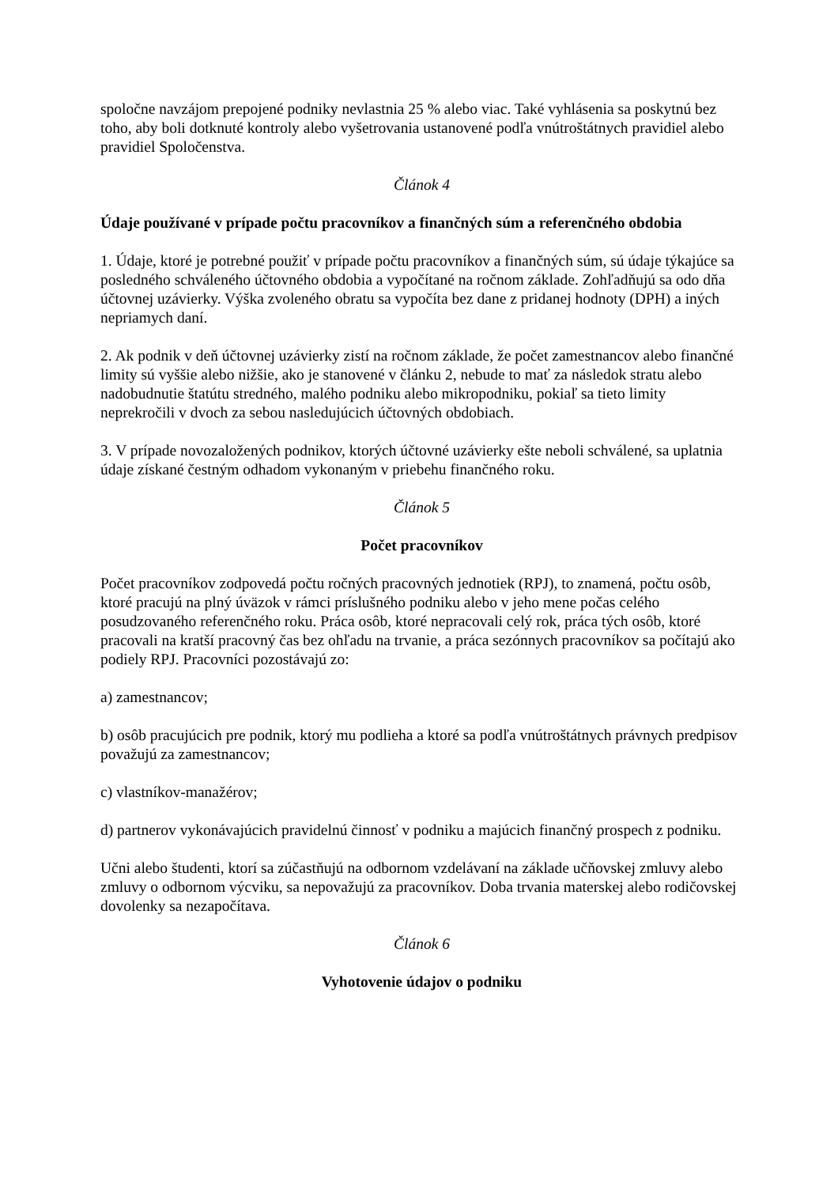spoločne navzájom prepojené podniky nevlastnia 25 % alebo viac. Také vyhlásenia sa poskytnú bez toho, aby boli dotknuté kontroly alebo vyšetrovania ustanovené podľa vnútroštátnych pravidiel alebo pravidiel Spoločenstva.
Článok 4
Údaje používané v prípade počtu pracovníkov a finančných súm a referenčného obdobia
1. Údaje, ktoré je potrebné použiť v prípade počtu pracovníkov a finančných súm, sú údaje týkajúce sa posledného schváleného účtovného obdobia a vypočítané na ročnom základe. Zohľadňujú sa odo dňa účtovnej uzávierky. Výška zvoleného obratu sa vypočíta bez dane z pridanej hodnoty (DPH) a iných nepriamych daní.
2. Ak podnik v deň účtovnej uzávierky zistí na ročnom základe, že počet zamestnancov alebo finančné limity sú vyššie alebo nižšie, ako je stanovené v článku 2, nebude to mať za následok stratu alebo nadobudnutie štatútu stredného, malého podniku alebo mikropodniku, pokiaľ sa tieto limity neprekročili v dvoch za sebou nasledujúcich účtovných obdobiach.
3. V prípade novozaložených podnikov, ktorých účtovné uzávierky ešte neboli schválené, sa uplatnia údaje získané čestným odhadom vykonaným v priebehu finančného roku.
Článok 5
Počet pracovníkov
Počet pracovníkov zodpovedá počtu ročných pracovných jednotiek (RPJ), to znamená, počtu osôb, ktoré pracujú na plný úväzok v rámci príslušného podniku alebo v jeho mene počas celého posudzovaného referenčného roku. Práca osôb, ktoré nepracovali celý rok, práca tých osôb, ktoré pracovali na kratší pracovný čas bez ohľadu na trvanie, a práca sezónnych pracovníkov sa počítajú ako podiely RPJ. Pracovníci pozostávajú zo:
a) zamestnancov;
b) osôb pracujúcich pre podnik, ktorý mu podlieha a ktoré sa podľa vnútroštátnych právnych predpisov považujú za zamestnancov;
c) vlastníkov-manažérov;
d) partnerov vykonávajúcich pravidelnú činnosť v podniku a majúcich finančný prospech z podniku.
Učni alebo študenti, ktorí sa zúčastňujú na odbornom vzdelávaní na základe učňovskej zmluvy alebo zmluvy o odbornom výcviku, sa nepovažujú za pracovníkov. Doba trvania materskej alebo rodičovskej dovolenky sa nezapočítava.
Článok 6
Vyhotovenie údajov o podniku